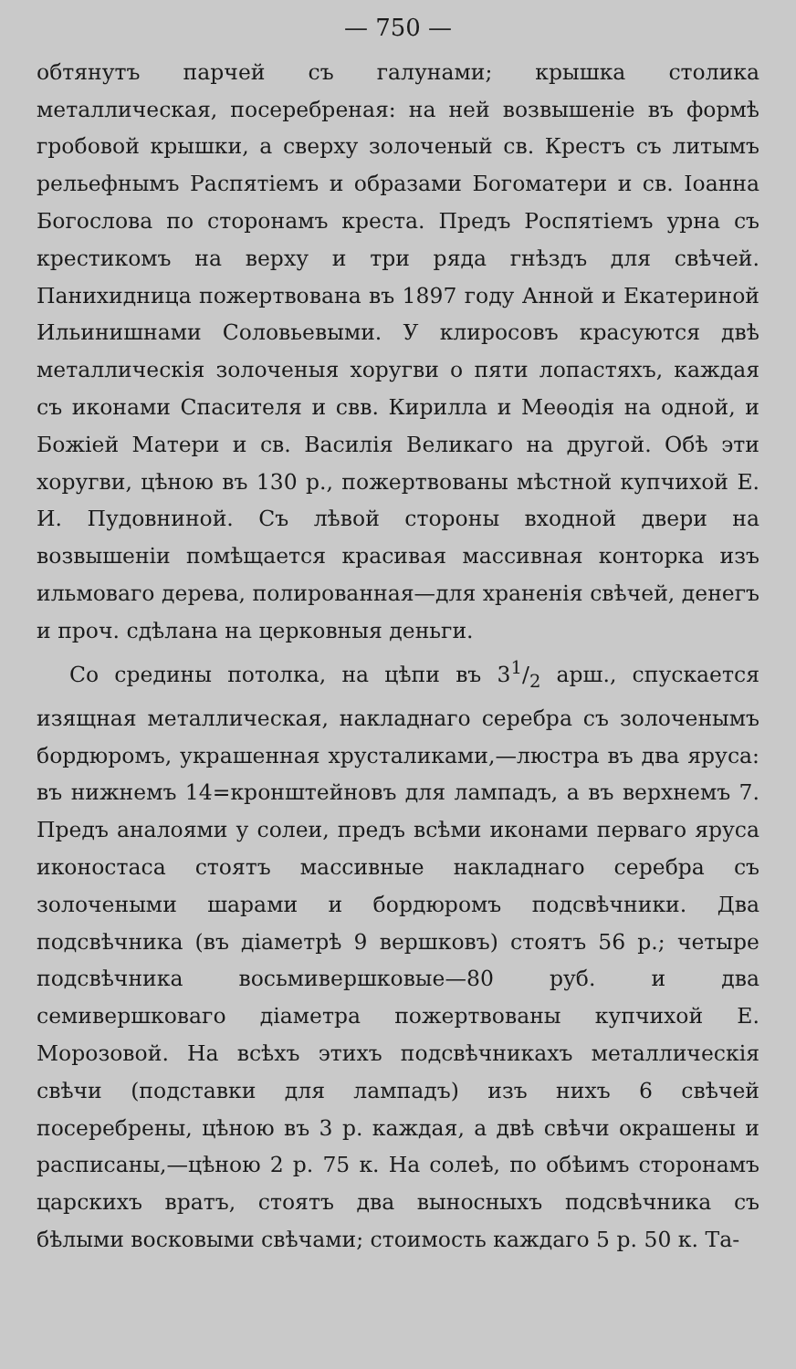— 750 —
обтянутъ парчей съ галунами; крышка столика металлическая, посеребреная: на ней возвышеніе въ формѣ гробовой крышки, а сверху золоченый св. Крестъ съ литымъ рельефнымъ Распятіемъ и образами Богоматери и св. Іоанна Богослова по сторонамъ креста. Предъ Роспятіемъ урна съ крестикомъ на верху и три ряда гнѣздъ для свѣчей. Панихидница пожертвована въ 1897 году Анной и Екатериной Ильинишнами Соловьевыми. У клиросовъ красуются двѣ металлическія золоченыя хоругви о пяти лопастяхъ, каждая съ иконами Спасителя и свв. Кирилла и Меѳодія на одной, и Божіей Матери и св. Василія Великаго на другой. Обѣ эти хоругви, цѣною въ 130 р., пожертвованы мѣстной купчихой Е. И. Пудовниной. Съ лѣвой стороны входной двери на возвышеніи помѣщается красивая массивная конторка изъ ильмоваго дерева, полированная—для храненія свѣчей, денегъ и проч. сдѣлана на церковныя деньги.
Со средины потолка, на цѣпи въ 31/2 арш., спускается изящная металлическая, накладнаго серебра съ золоченымъ бордюромъ, украшенная хрусталиками,—люстра въ два яруса: въ нижнемъ 14=кронштейновъ для лампадъ, а въ верхнемъ 7. Предъ аналоями у солеи, предъ всѣми иконами перваго яруса иконостаса стоятъ массивные накладнаго серебра съ золочеными шарами и бордюромъ подсвѣчники. Два подсвѣчника (въ діаметрѣ 9 вершковъ) стоятъ 56 р.; четыре подсвѣчника восьмивершковые—80 руб. и два семивершковаго діаметра пожертвованы купчихой Е. Морозовой. На всѣхъ этихъ подсвѣчникахъ металлическія свѣчи (подставки для лампадъ) изъ нихъ 6 свѣчей посеребрены, цѣною въ 3 р. каждая, а двѣ свѣчи окрашены и расписаны,—цѣною 2 р. 75 к. На солеѣ, по обѣимъ сторонамъ царскихъ вратъ, стоятъ два выносныхъ подсвѣчника съ бѣлыми восковыми свѣчами; стоимость каждаго 5 р. 50 к. Та-